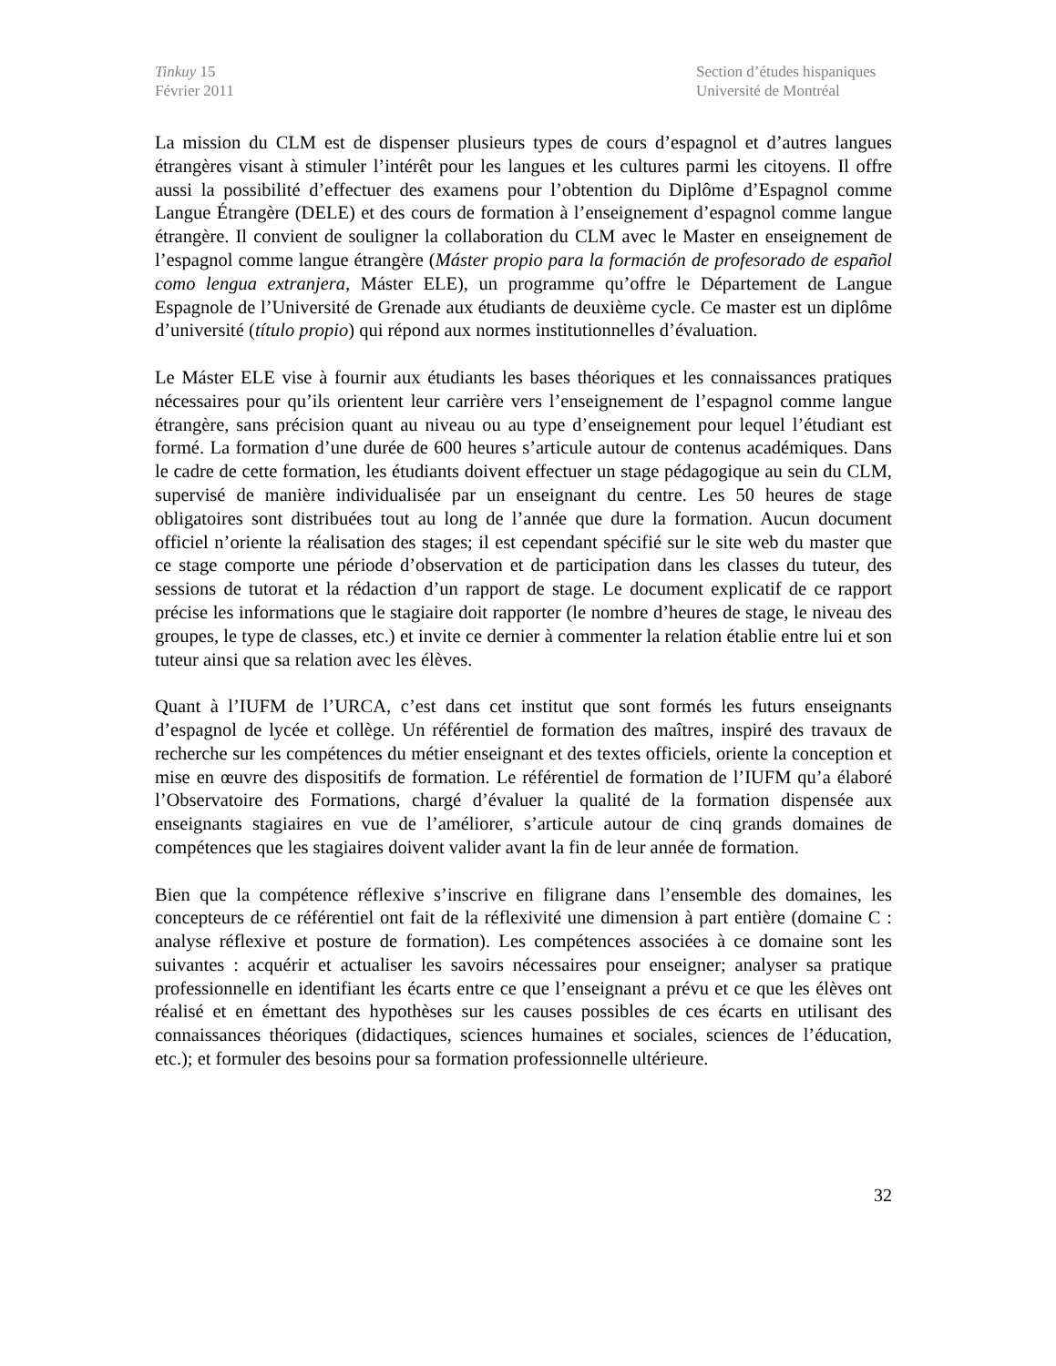Tinkuy 15
Février 2011
Section d’études hispaniques
Université de Montréal
La mission du CLM est de dispenser plusieurs types de cours d’espagnol et d’autres langues étrangères visant à stimuler l’intérêt pour les langues et les cultures parmi les citoyens. Il offre aussi la possibilité d’effectuer des examens pour l’obtention du Diplôme d’Espagnol comme Langue Étrangère (DELE) et des cours de formation à l’enseignement d’espagnol comme langue étrangère. Il convient de souligner la collaboration du CLM avec le Master en enseignement de l’espagnol comme langue étrangère (Máster propio para la formación de profesorado de español como lengua extranjera, Máster ELE), un programme qu’offre le Département de Langue Espagnole de l’Université de Grenade aux étudiants de deuxième cycle. Ce master est un diplôme d’université (título propio) qui répond aux normes institutionnelles d’évaluation.
Le Máster ELE vise à fournir aux étudiants les bases théoriques et les connaissances pratiques nécessaires pour qu’ils orientent leur carrière vers l’enseignement de l’espagnol comme langue étrangère, sans précision quant au niveau ou au type d’enseignement pour lequel l’étudiant est formé. La formation d’une durée de 600 heures s’articule autour de contenus académiques. Dans le cadre de cette formation, les étudiants doivent effectuer un stage pédagogique au sein du CLM, supervisé de manière individualisée par un enseignant du centre. Les 50 heures de stage obligatoires sont distribuées tout au long de l’année que dure la formation. Aucun document officiel n’oriente la réalisation des stages; il est cependant spécifié sur le site web du master que ce stage comporte une période d’observation et de participation dans les classes du tuteur, des sessions de tutorat et la rédaction d’un rapport de stage. Le document explicatif de ce rapport précise les informations que le stagiaire doit rapporter (le nombre d’heures de stage, le niveau des groupes, le type de classes, etc.) et invite ce dernier à commenter la relation établie entre lui et son tuteur ainsi que sa relation avec les élèves.
Quant à l’IUFM de l’URCA, c’est dans cet institut que sont formés les futurs enseignants d’espagnol de lycée et collège. Un référentiel de formation des maîtres, inspiré des travaux de recherche sur les compétences du métier enseignant et des textes officiels, oriente la conception et mise en œuvre des dispositifs de formation. Le référentiel de formation de l’IUFM qu’a élaboré l’Observatoire des Formations, chargé d’évaluer la qualité de la formation dispensée aux enseignants stagiaires en vue de l’améliorer, s’articule autour de cinq grands domaines de compétences que les stagiaires doivent valider avant la fin de leur année de formation.
Bien que la compétence réflexive s’inscrive en filigrane dans l’ensemble des domaines, les concepteurs de ce référentiel ont fait de la réflexivité une dimension à part entière (domaine C : analyse réflexive et posture de formation). Les compétences associées à ce domaine sont les suivantes : acquérir et actualiser les savoirs nécessaires pour enseigner; analyser sa pratique professionnelle en identifiant les écarts entre ce que l’enseignant a prévu et ce que les élèves ont réalisé et en émettant des hypothèses sur les causes possibles de ces écarts en utilisant des connaissances théoriques (didactiques, sciences humaines et sociales, sciences de l’éducation, etc.); et formuler des besoins pour sa formation professionnelle ultérieure.
32